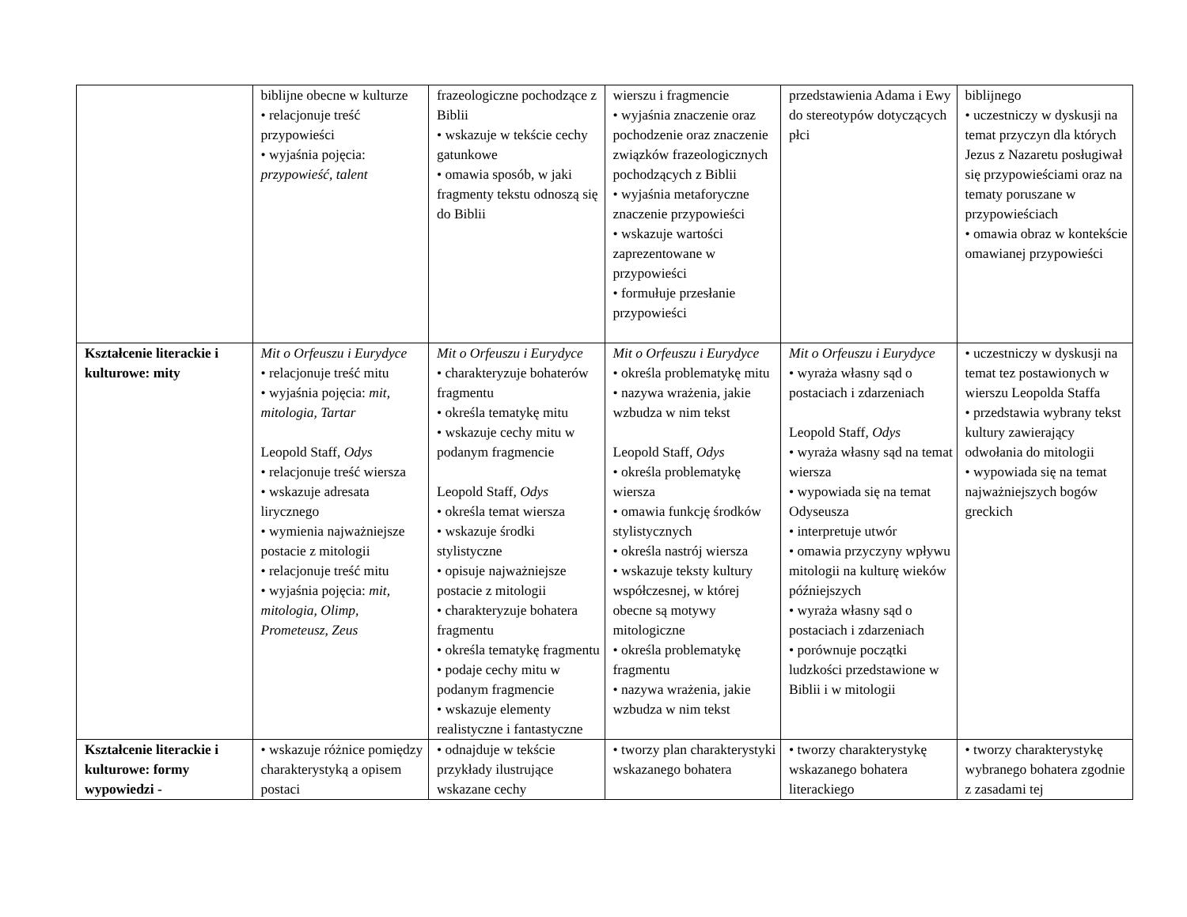| | biblijne obecne w kulturze • relacjonuje treść przypowieści • wyjaśnia pojęcia: przypowieść, talent | frazeologiczne pochodzące z Biblii • wskazuje w tekście cechy gatunkowe • omawia sposób, w jaki fragmenty tekstu odnoszą się do Biblii | wierszu i fragmencie • wyjaśnia znaczenie oraz pochodzenie oraz znaczenie związków frazeologicznych pochodzących z Biblii • wyjaśnia metaforyczne znaczenie przypowieści • wskazuje wartości zaprezentowane w przypowieści • formułuje przesłanie przypowieści | przedstawienia Adama i Ewy do stereotypów dotyczących płci | biblijnego • uczestniczy w dyskusji na temat przyczyn dla których Jezus z Nazaretu posługiwał się przypowieściami oraz na tematy poruszane w przypowieściach • omawia obraz w kontekście omawianej przypowieści |
| Kształcenie literackie i kulturowe: mity | Mit o Orfeuszu i Eurydyce • relacjonuje treść mitu • wyjaśnia pojęcia: mit, mitologia, Tartar Leopold Staff, Odys • relacjonuje treść wiersza • wskazuje adresata lirycznego • wymienia najważniejsze postacie z mitologii • relacjonuje treść mitu • wyjaśnia pojęcia: mit, mitologia, Olimp, Prometeusz, Zeus | Mit o Orfeuszu i Eurydyce • charakteryzuje bohaterów fragmentu • określa tematykę mitu • wskazuje cechy mitu w podanym fragmencie Leopold Staff, Odys • określa temat wiersza • wskazuje środki stylistyczne • opisuje najważniejsze postacie z mitologii • charakteryzuje bohatera fragmentu • określa tematykę fragmentu • podaje cechy mitu w podanym fragmencie • wskazuje elementy realistyczne i fantastyczne | Mit o Orfeuszu i Eurydyce • określa problematykę mitu • nazywa wrażenia, jakie wzbudza w nim tekst Leopold Staff, Odys • określa problematykę wiersza • omawia funkcję środków stylistycznych • określa nastrój wiersza • wskazuje teksty kultury współczesnej, w której obecne są motywy mitologiczne • określa problematykę fragmentu • nazywa wrażenia, jakie wzbudza w nim tekst | Mit o Orfeuszu i Eurydyce • wyraża własny sąd o postaciach i zdarzeniach Leopold Staff, Odys • wyraża własny sąd na temat wiersza • wypowiada się na temat Odyseusza • interpretuje utwór • omawia przyczyny wpływu mitologii na kulturę wieków późniejszych • wyraża własny sąd o postaciach i zdarzeniach • porównuje początki ludzkości przedstawione w Biblii i w mitologii | • uczestniczy w dyskusji na temat tez postawionych w wierszu Leopolda Staffa • przedstawia wybrany tekst kultury zawierający odwołania do mitologii • wypowiada się na temat najważniejszych bogów greckich |
| Kształcenie literackie i kulturowe: formy wypowiedzi - | • wskazuje różnice pomiędzy charakterystyką a opisem postaci | • odnajduje w tekście przykłady ilustrujące wskazane cechy | • tworzy plan charakterystyki wskazanego bohatera | • tworzy charakterystykę wskazanego bohatera literackiego | • tworzy charakterystykę wybranego bohatera zgodnie z zasadami tej |